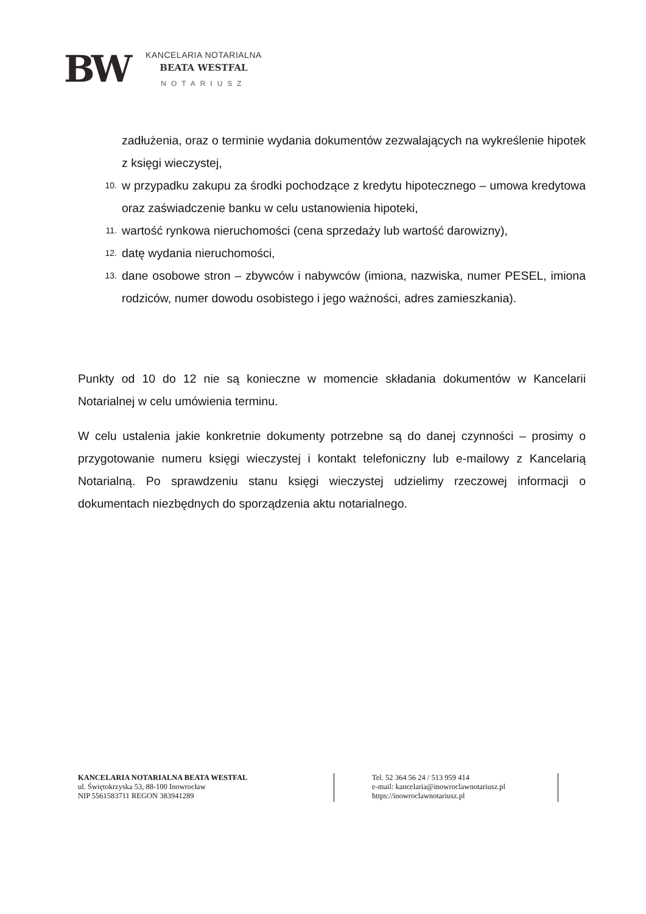BW
KANCELARIA NOTARIALNA
BEATA WESTFAL
NOTARIUSZ
zadłużenia, oraz o terminie wydania dokumentów zezwalających na wykreślenie hipotek z księgi wieczystej,
10. w przypadku zakupu za środki pochodzące z kredytu hipotecznego – umowa kredytowa oraz zaświadczenie banku w celu ustanowienia hipoteki,
11. wartość rynkowa nieruchomości (cena sprzedaży lub wartość darowizny),
12. datę wydania nieruchomości,
13. dane osobowe stron – zbywców i nabywców (imiona, nazwiska, numer PESEL, imiona rodziców, numer dowodu osobistego i jego ważności, adres zamieszkania).
Punkty od 10 do 12 nie są konieczne w momencie składania dokumentów w Kancelarii Notarialnej w celu umówienia terminu.
W celu ustalenia jakie konkretnie dokumenty potrzebne są do danej czynności – prosimy o przygotowanie numeru księgi wieczystej i kontakt telefoniczny lub e-mailowy z Kancelarią Notarialną. Po sprawdzeniu stanu księgi wieczystej udzielimy rzeczowej informacji o dokumentach niezbędnych do sporządzenia aktu notarialnego.
KANCELARIA NOTARIALNA BEATA WESTFAL
ul. Świętokrzyska 53, 88-100 Inowrocław
NIP 5561583711 REGON 383941289
Tel. 52 364 56 24 / 513 959 414
e-mail: kancelaria@inowroclawnotariusz.pl
https://inowroclawnotariusz.pl